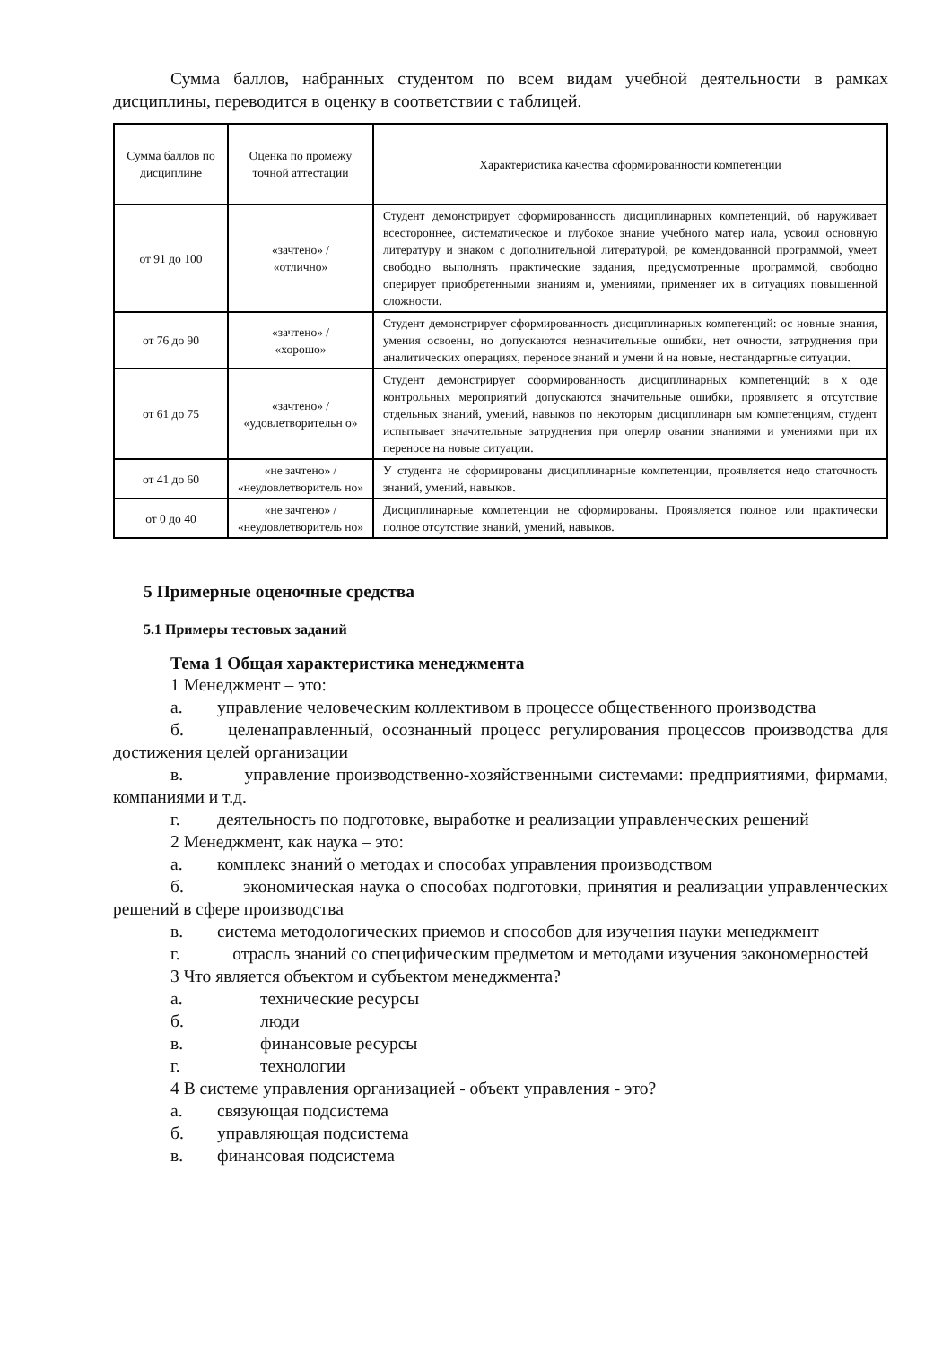Сумма баллов, набранных студентом по всем видам учебной деятельности в рамках дисциплины, переводится в оценку в соответствии с таблицей.
| Сумма баллов по дисциплине | Оценка по промежу точной аттестации | Характеристика качества сформированности компетенции |
| от 91 до 100 | «зачтено» / «отлично» | Студент демонстрирует сформированность дисциплинарных компетенций, об наруживает всестороннее, систематическое и глубокое знание учебного матер иала, усвоил основную литературу и знаком с дополнительной литературой, ре комендованной программой, умеет свободно выполнять практические задания, предусмотренные программой, свободно оперирует приобретенными знаниям и, умениями, применяет их в ситуациях повышенной сложности. |
| от 76 до 90 | «зачтено» / «хорошо» | Студент демонстрирует сформированность дисциплинарных компетенций: ос новные знания, умения освоены, но допускаются незначительные ошибки, нет очности, затруднения при аналитических операциях, переносе знаний и умени й на новые, нестандартные ситуации. |
| от 61 до 75 | «зачтено» / «удовлетворительн о» | Студент демонстрирует сформированность дисциплинарных компетенций: в х оде контрольных мероприятий допускаются значительные ошибки, проявляетс я отсутствие отдельных знаний, умений, навыков по некоторым дисциплинарн ым компетенциям, студент испытывает значительные затруднения при оперир овании знаниями и умениями при их переносе на новые ситуации. |
| от 41 до 60 | «не зачтено» / «неудовлетворитель но» | У студента не сформированы дисциплинарные компетенции, проявляется недо статочность знаний, умений, навыков. |
| от 0 до 40 | «не зачтено» / «неудовлетворитель но» | Дисциплинарные компетенции не сформированы. Проявляется полное или практически полное отсутствие знаний, умений, навыков. |
5 Примерные оценочные средства
5.1 Примеры тестовых заданий
Тема 1 Общая характеристика менеджмента
1 Менеджмент – это:
а. управление человеческим коллективом в процессе общественного производства
б. целенаправленный, осознанный процесс регулирования процессов производства для достижения целей организации
в. управление производственно-хозяйственными системами: предприятиями, фирмами, компаниями и т.д.
г. деятельность по подготовке, выработке и реализации управленческих решений
2 Менеджмент, как наука – это:
а. комплекс знаний о методах и способах управления производством
б. экономическая наука о способах подготовки, принятия и реализации управленческих решений в сфере производства
в. система методологических приемов и способов для изучения науки менеджмент
г. отрасль знаний со специфическим предметом и методами изучения закономерностей
3 Что является объектом и субъектом менеджмента?
а. технические ресурсы
б. люди
в. финансовые ресурсы
г. технологии
4 В системе управления организацией - объект управления - это?
а. связующая подсистема
б. управляющая подсистема
в. финансовая подсистема